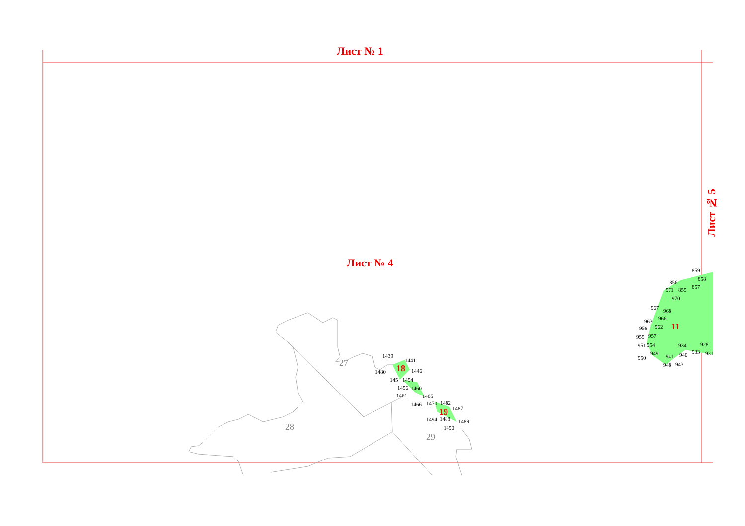Лист № 1
Лист № 4
Лист № 5
27
28
29
18
19
11
1439
1441
1480 1446
145 1454
1456 1460
1461 1465
1466 1470 1482
1487
1494 1488 1489
1490
859
858
856
971 855 857
970
967 968
963 966
958 962
955 957
951 954 934 928
949 933 931
950 941 940
948 943